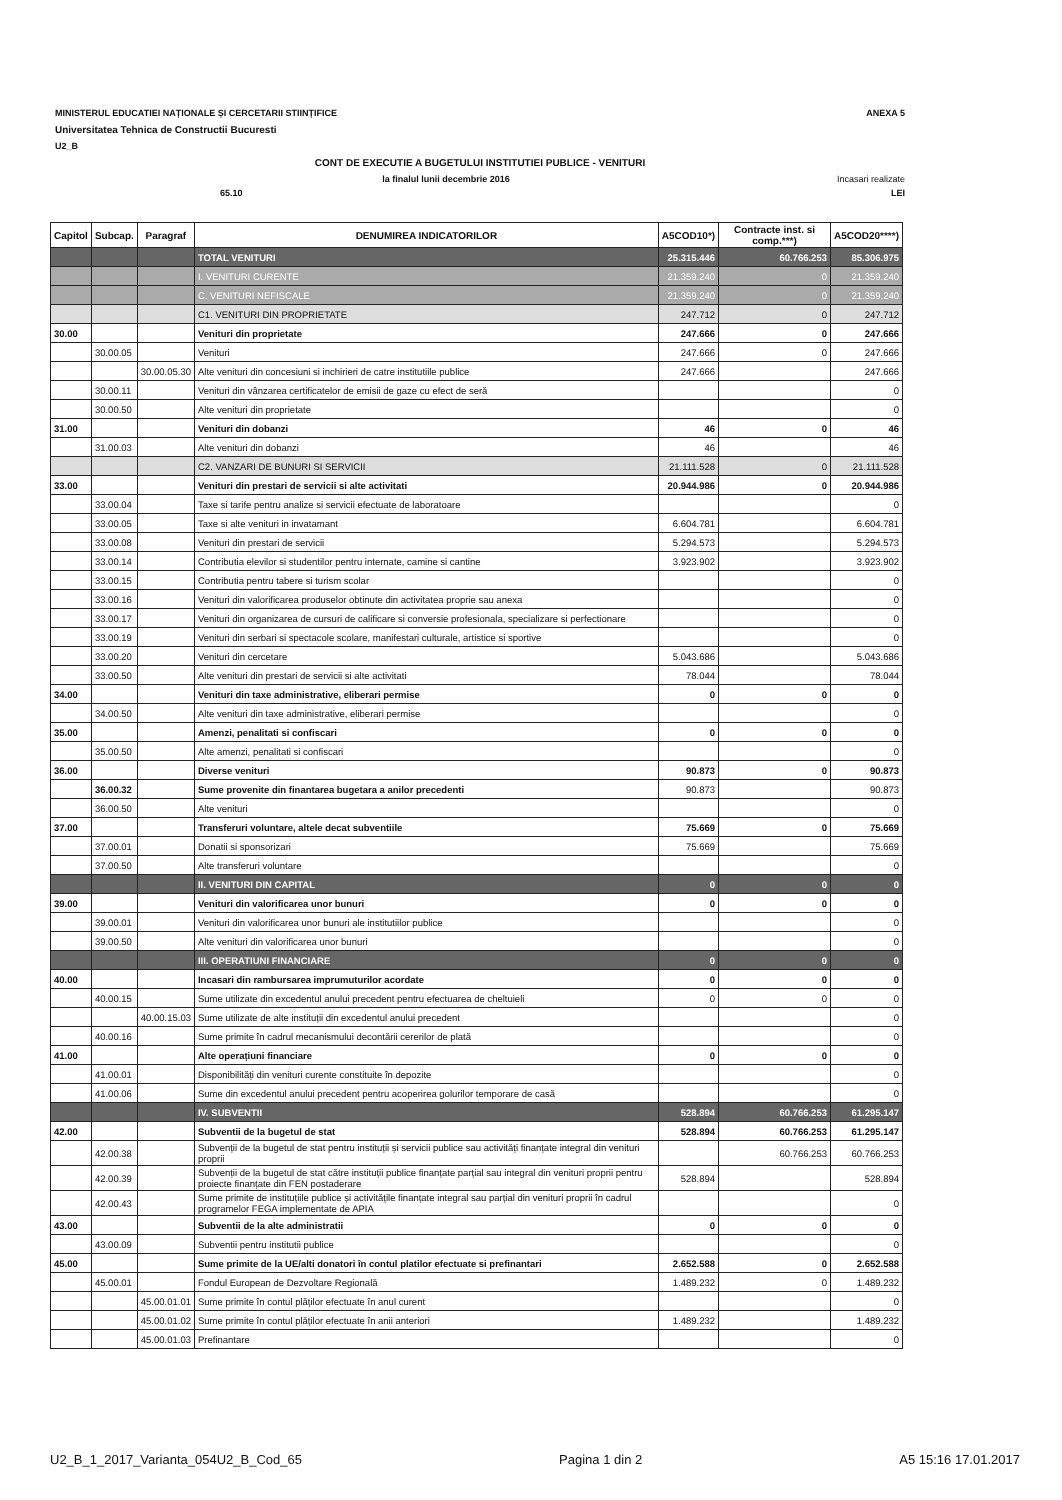MINISTERUL EDUCATIEI NAȚIONALE ȘI CERCETARII STIINȚIFICE ANEXA 5
Universitatea Tehnica de Constructii Bucuresti
U2_B
CONT DE EXECUTIE A BUGETULUI INSTITUTIEI PUBLICE - VENITURI
la finalul lunii decembrie 2016 Incasari realizate
65.10 LEI
| Capitol | Subcap. | Paragraf | DENUMIREA INDICATORILOR | A5COD10*) | Contracte inst. si comp.***) | A5COD20****) |
| --- | --- | --- | --- | --- | --- | --- |
| | | | TOTAL VENITURI | 25.315.446 | 60.766.253 | 85.306.975 |
| | | | I. VENITURI CURENTE | 21.359.240 | 0 | 21.359.240 |
| | | | C. VENITURI NEFISCALE | 21.359.240 | 0 | 21.359.240 |
| | | | C1. VENITURI DIN PROPRIETATE | 247.712 | 0 | 247.712 |
| 30.00 | | | Venituri din proprietate | 247.666 | 0 | 247.666 |
| | 30.00.05 | | Venituri | 247.666 | 0 | 247.666 |
| | | 30.00.05.30 | Alte venituri din concesiuni si inchirieri de catre institutiile publice | 247.666 | | 247.666 |
| | 30.00.11 | | Venituri din vânzarea certificatelor de emisii de gaze cu efect de seră | | | 0 |
| | 30.00.50 | | Alte venituri din proprietate | | | 0 |
| 31.00 | | | Venituri din dobanzi | 46 | 0 | 46 |
| | 31.00.03 | | Alte venituri din dobanzi | 46 | | 46 |
| | | | C2. VANZARI DE BUNURI SI SERVICII | 21.111.528 | 0 | 21.111.528 |
| 33.00 | | | Venituri din prestari de servicii si alte activitati | 20.944.986 | 0 | 20.944.986 |
| | 33.00.04 | | Taxe si tarife pentru analize si servicii efectuate de laboratoare | | | 0 |
| | 33.00.05 | | Taxe si alte venituri in invatamant | 6.604.781 | | 6.604.781 |
| | 33.00.08 | | Venituri din prestari de servicii | 5.294.573 | | 5.294.573 |
| | 33.00.14 | | Contributia elevilor si studentilor pentru internate, camine si cantine | 3.923.902 | | 3.923.902 |
| | 33.00.15 | | Contributia pentru tabere si turism scolar | | | 0 |
| | 33.00.16 | | Venituri din valorificarea produselor obtinute din activitatea proprie sau anexa | | | 0 |
| | 33.00.17 | | Venituri din organizarea de cursuri de calificare si conversie profesionala, specializare si perfectionare | | | 0 |
| | 33.00.19 | | Venituri din serbari si spectacole scolare, manifestari culturale, artistice si sportive | | | 0 |
| | 33.00.20 | | Venituri din cercetare | 5.043.686 | | 5.043.686 |
| | 33.00.50 | | Alte venituri din prestari de servicii si alte activitati | 78.044 | | 78.044 |
| 34.00 | | | Venituri din taxe administrative, eliberari permise | 0 | 0 | 0 |
| | 34.00.50 | | Alte venituri din taxe administrative, eliberari permise | | | 0 |
| 35.00 | | | Amenzi, penalitati si confiscari | 0 | 0 | 0 |
| | 35.00.50 | | Alte amenzi, penalitati si confiscari | | | 0 |
| 36.00 | | | Diverse venituri | 90.873 | 0 | 90.873 |
| | 36.00.32 | | Sume provenite din finantarea bugetara a anilor precedenti | 90.873 | | 90.873 |
| | 36.00.50 | | Alte venituri | | | 0 |
| 37.00 | | | Transferuri voluntare, altele decat subventiile | 75.669 | 0 | 75.669 |
| | 37.00.01 | | Donatii si sponsorizari | 75.669 | | 75.669 |
| | 37.00.50 | | Alte transferuri voluntare | | | 0 |
| | | | II. VENITURI DIN CAPITAL | 0 | 0 | 0 |
| 39.00 | | | Venituri din valorificarea unor bunuri | 0 | 0 | 0 |
| | 39.00.01 | | Venituri din valorificarea unor bunuri ale institutiilor publice | | | 0 |
| | 39.00.50 | | Alte venituri din valorificarea unor bunuri | | | 0 |
| | | | III. OPERATIUNI FINANCIARE | 0 | 0 | 0 |
| 40.00 | | | Incasari din rambursarea imprumuturilor acordate | 0 | 0 | 0 |
| | 40.00.15 | | Sume utilizate din excedentul anului precedent pentru efectuarea de cheltuieli | 0 | 0 | 0 |
| | | 40.00.15.03 | Sume utilizate de alte instituții din excedentul anului precedent | | | 0 |
| | 40.00.16 | | Sume primite în cadrul mecanismului decontării cererilor de plată | | | 0 |
| 41.00 | | | Alte operațiuni financiare | 0 | 0 | 0 |
| | 41.00.01 | | Disponibilități din venituri curente constituite în depozite | | | 0 |
| | 41.00.06 | | Sume din excedentul anului precedent pentru acoperirea golurilor temporare de casă | | | 0 |
| | | | IV. SUBVENTII | 528.894 | 60.766.253 | 61.295.147 |
| 42.00 | | | Subventii de la bugetul de stat | 528.894 | 60.766.253 | 61.295.147 |
| | 42.00.38 | | Subvenții de la bugetul de stat pentru instituții și servicii publice sau activități finanțate integral din venituri proprii | | 60.766.253 | 60.766.253 |
| | 42.00.39 | | Subvenții de la bugetul de stat către instituții publice finanțate parțial sau integral din venituri proprii pentru proiecte finanțate din FEN postaderare | 528.894 | | 528.894 |
| | 42.00.43 | | Sume primite de instituțiile publice și activitățile finanțate integral sau parțial din venituri proprii în cadrul programelor FEGA implementate de APIA | | | 0 |
| 43.00 | | | Subventii de la alte administratii | 0 | 0 | 0 |
| | 43.00.09 | | Subventii pentru institutii publice | | | 0 |
| 45.00 | | | Sume primite de la UE/alti donatori în contul platilor efectuate si prefinantari | 2.652.588 | 0 | 2.652.588 |
| | 45.00.01 | | Fondul European de Dezvoltare Regională | 1.489.232 | 0 | 1.489.232 |
| | | 45.00.01.01 | Sume primite în contul plăților efectuate în anul curent | | | 0 |
| | | 45.00.01.02 | Sume primite în contul plăților efectuate în anii anteriori | 1.489.232 | | 1.489.232 |
| | | 45.00.01.03 | Prefinantare | | | 0 |
U2_B_1_2017_Varianta_054U2_B_Cod_65 Pagina 1 din 2 A5 15:16 17.01.2017